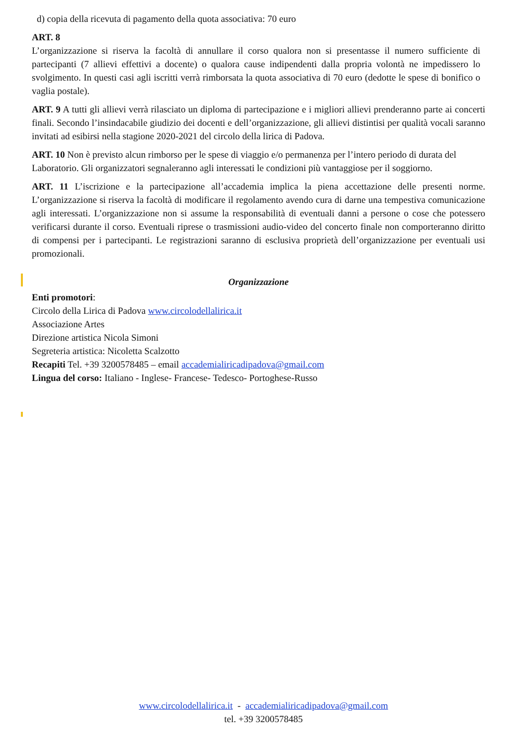d) copia della ricevuta di pagamento della quota associativa: 70 euro
ART. 8
L’organizzazione si riserva la facoltà di annullare il corso qualora non si presentasse il numero sufficiente di partecipanti (7 allievi effettivi a docente) o qualora cause indipendenti dalla propria volontà ne impedissero lo svolgimento. In questi casi agli iscritti verrà rimborsata la quota associativa di 70 euro (dedotte le spese di bonifico o vaglia postale).
ART. 9 A tutti gli allievi verrà rilasciato un diploma di partecipazione e i migliori allievi prenderanno parte ai concerti finali. Secondo l’insindacabile giudizio dei docenti e dell’organizzazione, gli allievi distintisi per qualità vocali saranno invitati ad esibirsi nella stagione 2020-2021 del circolo della lirica di Padova.
ART. 10 Non è previsto alcun rimborso per le spese di viaggio e/o permanenza per l’intero periodo di durata del Laboratorio. Gli organizzatori segnaleranno agli interessati le condizioni più vantaggiose per il soggiorno.
ART. 11 L’iscrizione e la partecipazione all’accademia implica la piena accettazione delle presenti norme. L’organizzazione si riserva la facoltà di modificare il regolamento avendo cura di darne una tempestiva comunicazione agli interessati. L’organizzazione non si assume la responsabilità di eventuali danni a persone o cose che potessero verificarsi durante il corso. Eventuali riprese o trasmissioni audio-video del concerto finale non comporteranno diritto di compensi per i partecipanti. Le registrazioni saranno di esclusiva proprietà dell’organizzazione per eventuali usi promozionali.
Organizzazione
Enti promotori:
Circolo della Lirica di Padova www.circolodellalirica.it
Associazione Artes
Direzione artistica Nicola Simoni
Segreteria artistica: Nicoletta Scalzotto
Recapiti Tel. +39 3200578485 – email accademialiricadipadova@gmail.com
Lingua del corso: Italiano - Inglese- Francese- Tedesco- Portoghese-Russo
www.circolodellalirica.it - accademialiricadipadova@gmail.com
tel. +39 3200578485